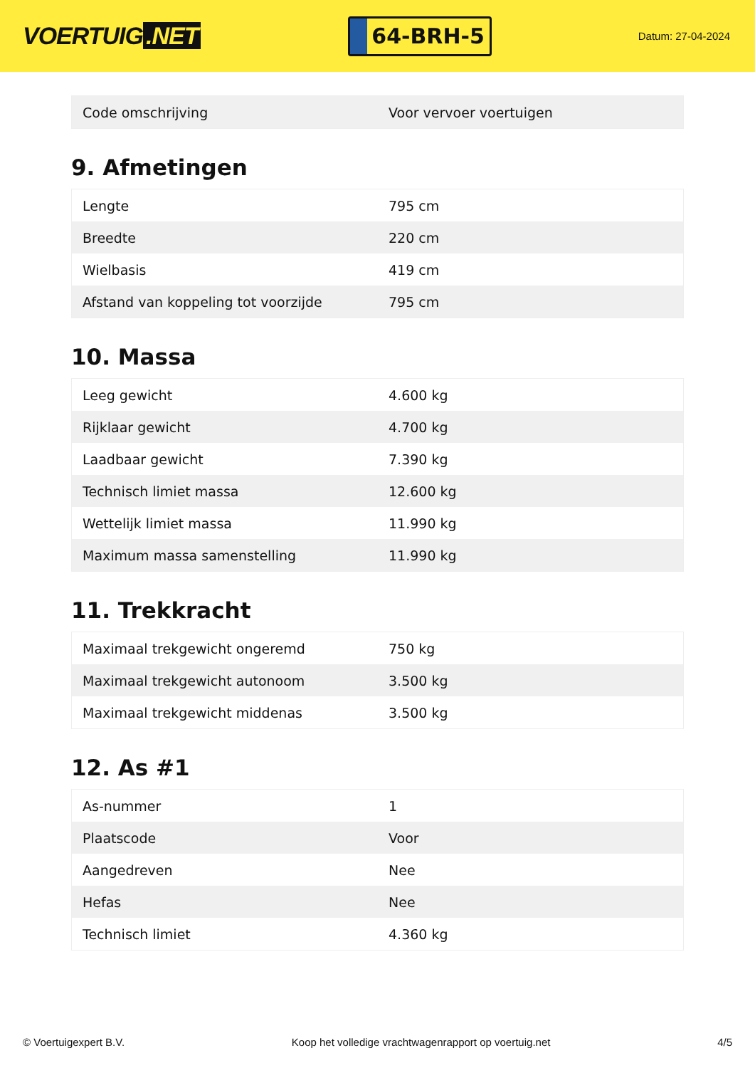VOERTUIG.NET
64-BRH-5
Datum: 27-04-2024
| Code omschrijving | Voor vervoer voertuigen |
9. Afmetingen
| Lengte | 795 cm |
| Breedte | 220 cm |
| Wielbasis | 419 cm |
| Afstand van koppeling tot voorzijde | 795 cm |
10. Massa
| Leeg gewicht | 4.600 kg |
| Rijklaar gewicht | 4.700 kg |
| Laadbaar gewicht | 7.390 kg |
| Technisch limiet massa | 12.600 kg |
| Wettelijk limiet massa | 11.990 kg |
| Maximum massa samenstelling | 11.990 kg |
11. Trekkracht
| Maximaal trekgewicht ongeremd | 750 kg |
| Maximaal trekgewicht autonoom | 3.500 kg |
| Maximaal trekgewicht middenas | 3.500 kg |
12. As #1
| As-nummer | 1 |
| Plaatscode | Voor |
| Aangedreven | Nee |
| Hefas | Nee |
| Technisch limiet | 4.360 kg |
© Voertuigexpert B.V. Koop het volledige vrachtwagenrapport op voertuig.net 4/5